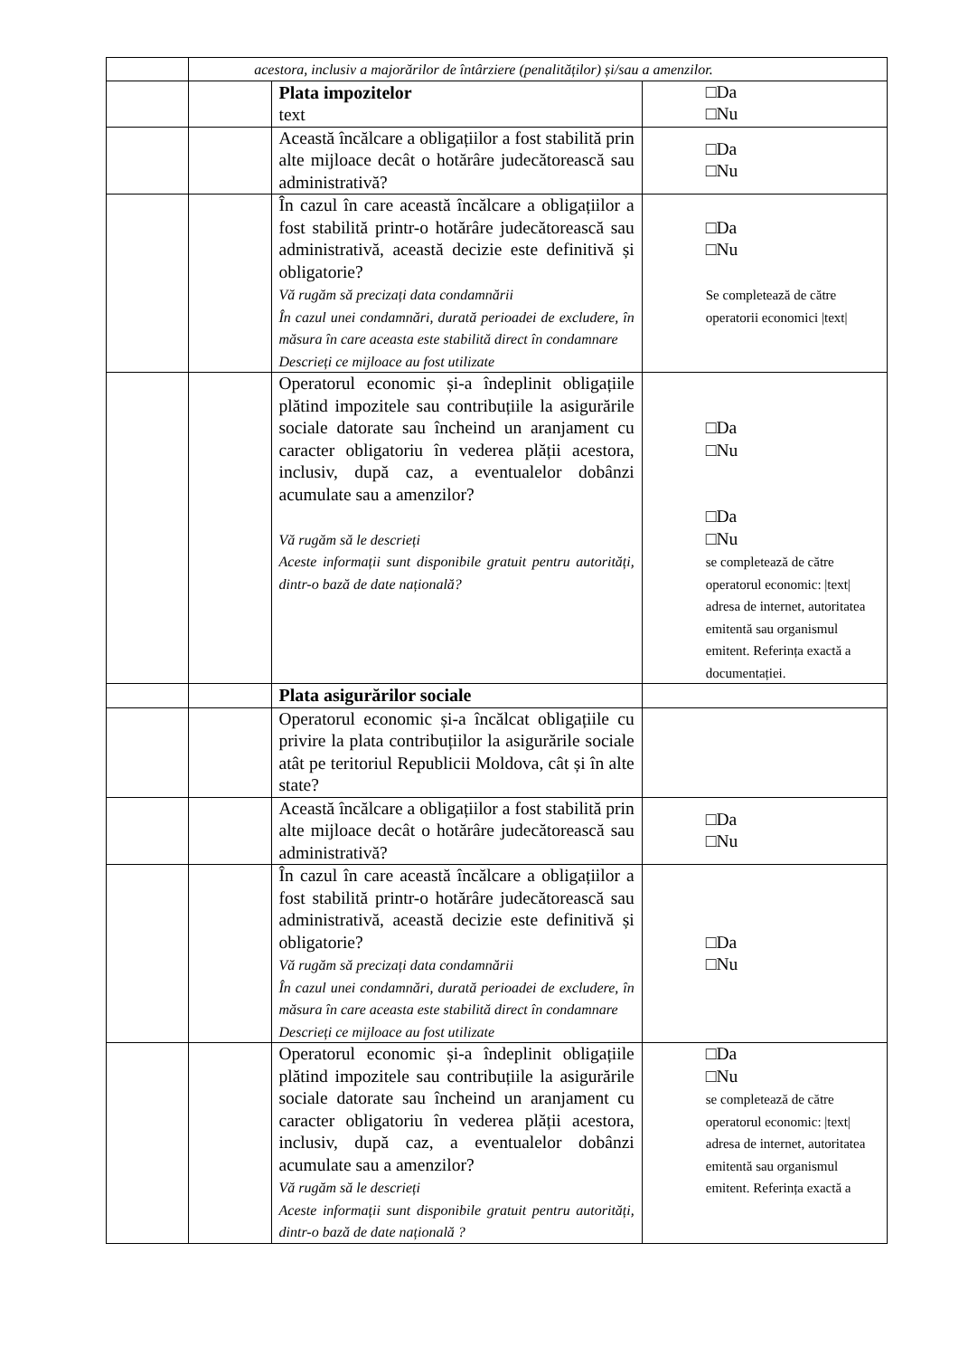| | acestora, inclusiv a majorărilor de întârziere (penalităților) și/sau a amenzilor. | | |
| | | Plata impozitelor text | □Da □Nu |
| | | Această încălcare a obligațiilor a fost stabilită prin alte mijloace decât o hotărâre judecătorească sau administrativă? | □Da □Nu |
| | | În cazul în care această încălcare a obligațiilor a fost stabilită printr-o hotărâre judecătorească sau administrativă, această decizie este definitivă și obligatorie? Vă rugăm să precizați data condamnării În cazul unei condamnări, durată perioadei de excludere, în măsura în care aceasta este stabilită direct în condamnare Descrieți ce mijloace au fost utilizate | □Da □Nu Se completează de către operatorii economici /text/ |
| | | Operatorul economic și-a îndeplinit obligațiile plătind impozitele sau contribuțiile la asigurările sociale datorate sau încheind un aranjament cu caracter obligatoriu în vederea plății acestora, inclusiv, după caz, a eventualelor dobânzi acumulate sau a amenzilor? Vă rugăm să le descrieți Aceste informații sunt disponibile gratuit pentru autorități, dintr-o bază de date națională? | □Da □Nu □Da □Nu se completează de către operatorul economic: /text/ adresa de internet, autoritatea emitentă sau organismul emitent. Referința exactă a documentației. |
| | | Plata asigurărilor sociale | |
| | | Operatorul economic și-a încălcat obligațiile cu privire la plata contribuțiilor la asigurările sociale atât pe teritoriul Republicii Moldova, cât și în alte state? | |
| | | Această încălcare a obligațiilor a fost stabilită prin alte mijloace decât o hotărâre judecătorească sau administrativă? | □Da □Nu |
| | | În cazul în care această încălcare a obligațiilor a fost stabilită printr-o hotărâre judecătorească sau administrativă, această decizie este definitivă și obligatorie? Vă rugăm să precizați data condamnării În cazul unei condamnări, durată perioadei de excludere, în măsura în care aceasta este stabilită direct în condamnare Descrieți ce mijloace au fost utilizate | □Da □Nu |
| | | Operatorul economic și-a îndeplinit obligațiile plătind impozitele sau contribuțiile la asigurările sociale datorate sau încheind un aranjament cu caracter obligatoriu în vederea plății acestora, inclusiv, după caz, a eventualelor dobânzi acumulate sau a amenzilor? Vă rugăm să le descrieți Aceste informații sunt disponibile gratuit pentru autorități, dintr-o bază de date națională ? | □Da □Nu se completează de către operatorul economic: /text/ adresa de internet, autoritatea emitentă sau organismul emitent. Referința exactă a |